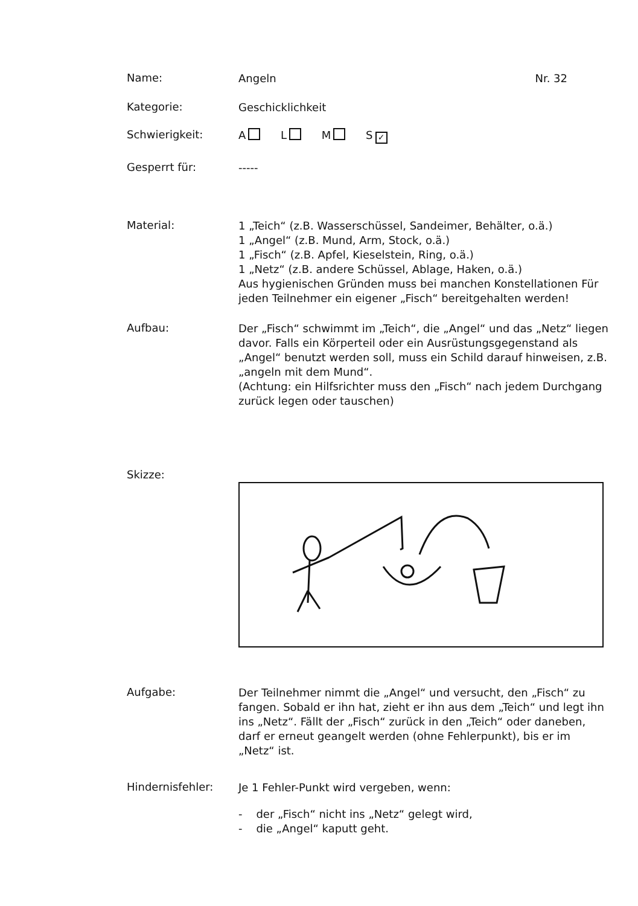Name:
Angeln Nr. 32
Kategorie:
Geschicklichkeit
Schwierigkeit:
A L M S ✓
Gesperrt für:
-----
Material:
1 „Teich“ (z.B. Wasserschüssel, Sandeimer, Behälter, o.ä.)
1 „Angel“ (z.B. Mund, Arm, Stock, o.ä.)
1 „Fisch“ (z.B. Apfel, Kieselstein, Ring, o.ä.)
1 „Netz“ (z.B. andere Schüssel, Ablage, Haken, o.ä.)
Aus hygienischen Gründen muss bei manchen Konstellationen Für jeden Teilnehmer ein eigener „Fisch“ bereitgehalten werden!
Aufbau:
Der „Fisch“ schwimmt im „Teich“, die „Angel“ und das „Netz“ liegen davor. Falls ein Körperteil oder ein Ausrüstungsgegenstand als „Angel“ benutzt werden soll, muss ein Schild darauf hinweisen, z.B. „angeln mit dem Mund“.
(Achtung: ein Hilfsrichter muss den „Fisch“ nach jedem Durchgang zurück legen oder tauschen)
Skizze:
Aufgabe:
Der Teilnehmer nimmt die „Angel“ und versucht, den „Fisch“ zu fangen. Sobald er ihn hat, zieht er ihn aus dem „Teich“ und legt ihn ins „Netz“. Fällt der „Fisch“ zurück in den „Teich“ oder daneben, darf er erneut geangelt werden (ohne Fehlerpunkt), bis er im „Netz“ ist.
Hindernisfehler:
Je 1 Fehler-Punkt wird vergeben, wenn:
- der „Fisch“ nicht ins „Netz“ gelegt wird,
- die „Angel“ kaputt geht.